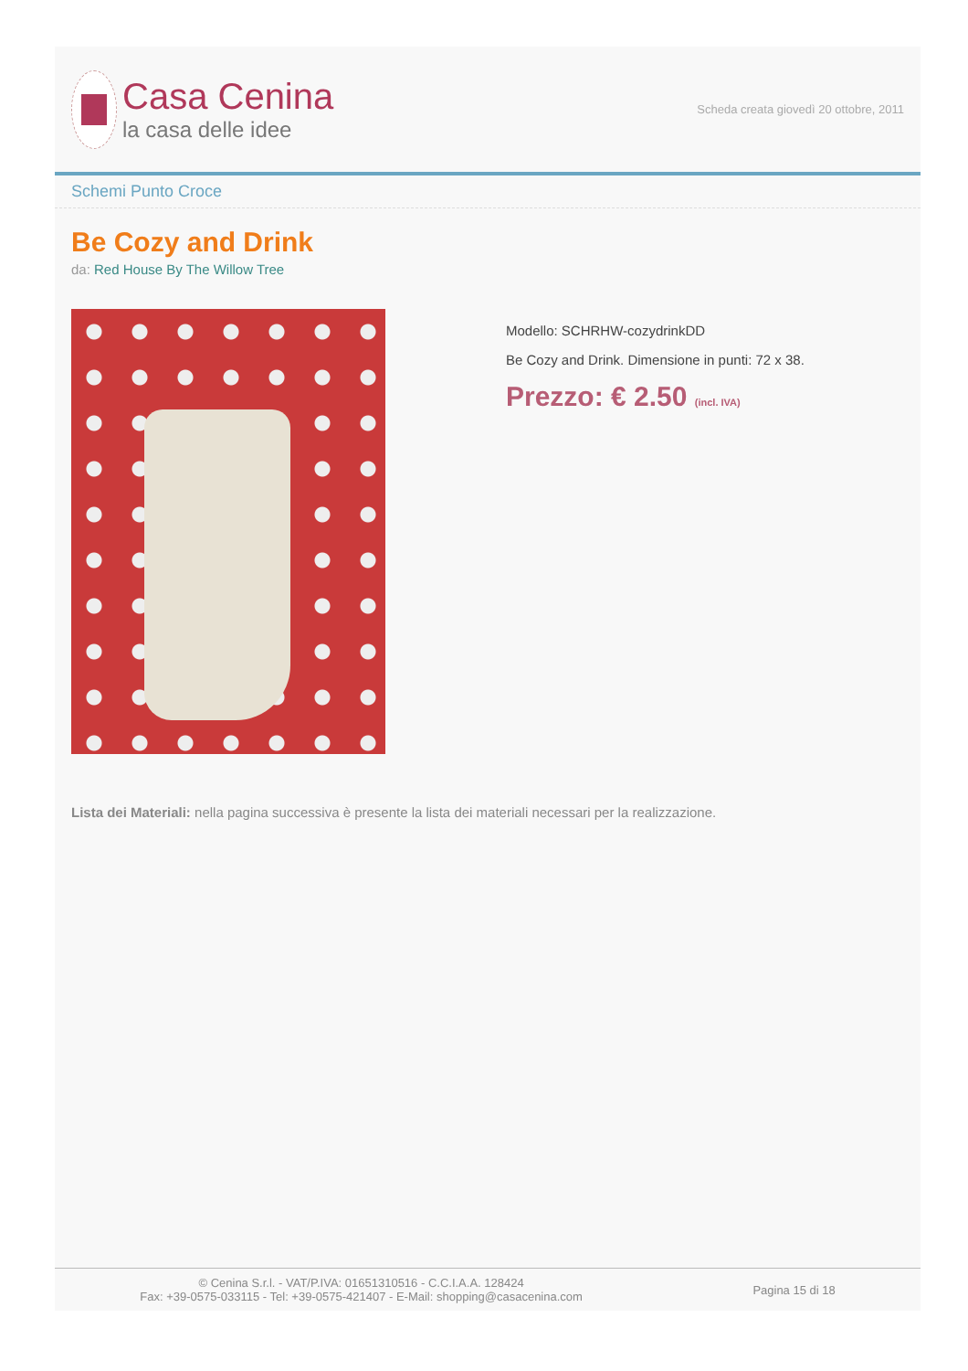Casa Cenina
la casa delle idee
Scheda creata giovedì 20 ottobre, 2011
Schemi Punto Croce
Be Cozy and Drink
da: Red House By The Willow Tree
Modello: SCHRHW-cozydrinkDD
Be Cozy and Drink. Dimensione in punti: 72 x 38.
Prezzo: € 2.50 (incl. IVA)
Lista dei Materiali: nella pagina successiva è presente la lista dei materiali necessari per la realizzazione.
© Cenina S.r.l. - VAT/P.IVA: 01651310516 - C.C.I.A.A. 128424
Fax: +39-0575-033115 - Tel: +39-0575-421407 - E-Mail: shopping@casacenina.com
Pagina 15 di 18